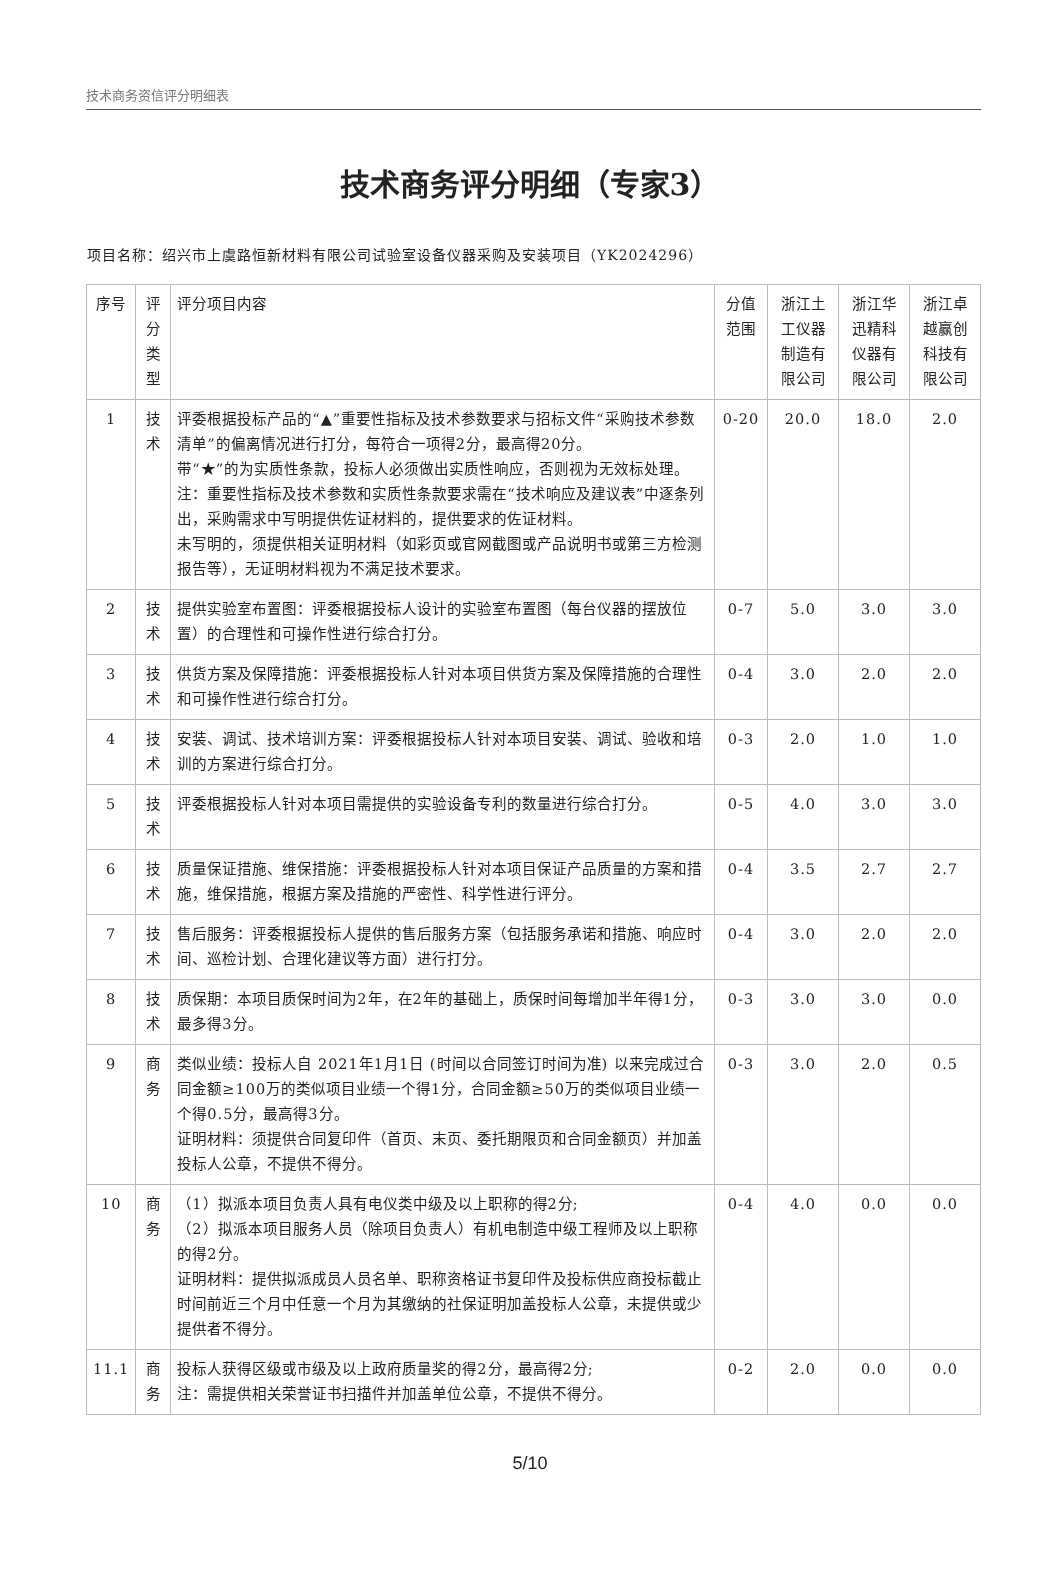技术商务资信评分明细表
技术商务评分明细（专家3）
项目名称：绍兴市上虞路恒新材料有限公司试验室设备仪器采购及安装项目（YK2024296）
| 序号 | 评分类型 | 评分项目内容 | 分值范围 | 浙江土工仪器制造有限公司 | 浙江华迅精科仪器有限公司 | 浙江卓越赢创科技有限公司 |
| --- | --- | --- | --- | --- | --- | --- |
| 1 | 技术 | 评委根据投标产品的“▲”重要性指标及技术参数要求与招标文件“采购技术参数清单”的偏离情况进行打分，每符合一项得2分，最高得20分。 带“★”的为实质性条款，投标人必须做出实质性响应，否则视为无效标处理。 注：重要性指标及技术参数和实质性条款要求需在“技术响应及建议表”中逐条列出，采购需求中写明提供佐证材料的，提供要求的佐证材料。 未写明的，须提供相关证明材料（如彩页或官网截图或产品说明书或第三方检测报告等），无证明材料视为不满足技术要求。 | 0-20 | 20.0 | 18.0 | 2.0 |
| 2 | 技术 | 提供实验室布置图：评委根据投标人设计的实验室布置图（每台仪器的摆放位置）的合理性和可操作性进行综合打分。 | 0-7 | 5.0 | 3.0 | 3.0 |
| 3 | 技术 | 供货方案及保障措施：评委根据投标人针对本项目供货方案及保障措施的合理性和可操作性进行综合打分。 | 0-4 | 3.0 | 2.0 | 2.0 |
| 4 | 技术 | 安装、调试、技术培训方案：评委根据投标人针对本项目安装、调试、验收和培训的方案进行综合打分。 | 0-3 | 2.0 | 1.0 | 1.0 |
| 5 | 技术 | 评委根据投标人针对本项目需提供的实验设备专利的数量进行综合打分。 | 0-5 | 4.0 | 3.0 | 3.0 |
| 6 | 技术 | 质量保证措施、维保措施：评委根据投标人针对本项目保证产品质量的方案和措施，维保措施，根据方案及措施的严密性、科学性进行评分。 | 0-4 | 3.5 | 2.7 | 2.7 |
| 7 | 技术 | 售后服务：评委根据投标人提供的售后服务方案（包括服务承诺和措施、响应时间、巡检计划、合理化建议等方面）进行打分。 | 0-4 | 3.0 | 2.0 | 2.0 |
| 8 | 技术 | 质保期：本项目质保时间为2年，在2年的基础上，质保时间每增加半年得1分，最多得3分。 | 0-3 | 3.0 | 3.0 | 0.0 |
| 9 | 商务 | 类似业绩：投标人自 2021年1月1日 (时间以合同签订时间为准) 以来完成过合同金额≥100万的类似项目业绩一个得1分，合同金额≥50万的类似项目业绩一个得0.5分，最高得3分。 证明材料：须提供合同复印件（首页、末页、委托期限页和合同金额页）并加盖投标人公章，不提供不得分。 | 0-3 | 3.0 | 2.0 | 0.5 |
| 10 | 商务 | （1）拟派本项目负责人具有电仪类中级及以上职称的得2分; （2）拟派本项目服务人员（除项目负责人）有机电制造中级工程师及以上职称的得2分。 证明材料：提供拟派成员人员名单、职称资格证书复印件及投标供应商投标截止时间前近三个月中任意一个月为其缴纳的社保证明加盖投标人公章，未提供或少提供者不得分。 | 0-4 | 4.0 | 0.0 | 0.0 |
| 11.1 | 商务 | 投标人获得区级或市级及以上政府质量奖的得2分，最高得2分; 注：需提供相关荣誉证书扫描件并加盖单位公章，不提供不得分。 | 0-2 | 2.0 | 0.0 | 0.0 |
5/10